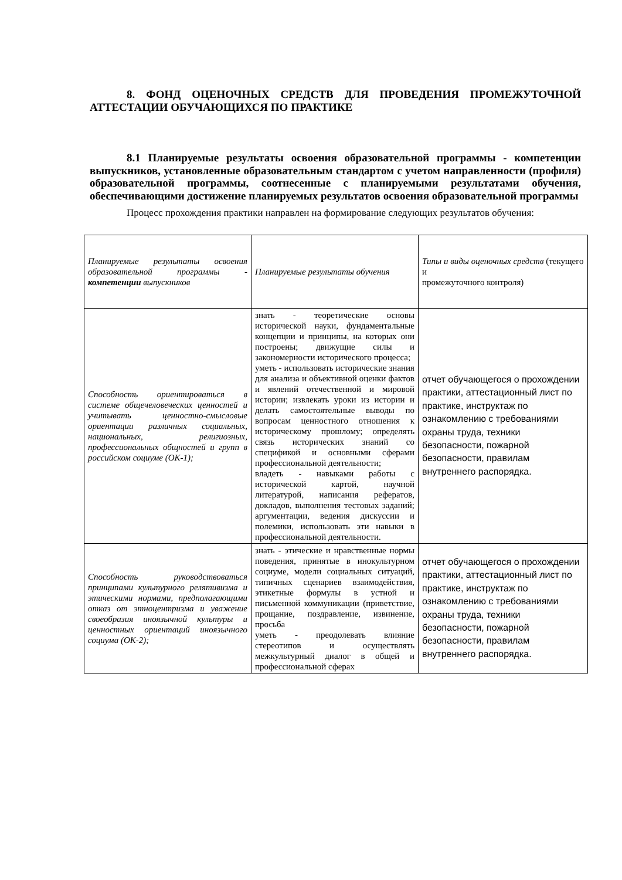8. ФОНД ОЦЕНОЧНЫХ СРЕДСТВ ДЛЯ ПРОВЕДЕНИЯ ПРОМЕЖУТОЧНОЙ АТТЕСТАЦИИ ОБУЧАЮЩИХСЯ ПО ПРАКТИКЕ
8.1 Планируемые результаты освоения образовательной программы - компетенции выпускников, установленные образовательным стандартом с учетом направленности (профиля) образовательной программы, соотнесенные с планируемыми результатами обучения, обеспечивающими достижение планируемых результатов освоения образовательной программы
Процесс прохождения практики направлен на формирование следующих результатов обучения:
| Планируемые результаты освоения образовательной программы - компетенции выпускников | Планируемые результаты обучения | Типы и виды оценочных средств (текущего и промежуточного контроля) |
| Способность ориентироваться в системе общечеловеческих ценностей и учитывать ценностно-смысловые ориентации различных социальных, национальных, религиозных, профессиональных общностей и групп в российском социуме (ОК-1); | знать - теоретические основы исторической науки, фундаментальные концепции и принципы, на которых они построены; движущие силы и закономерности исторического процесса; уметь - использовать исторические знания для анализа и объективной оценки фактов и явлений отечественной и мировой истории; извлекать уроки из истории и делать самостоятельные выводы по вопросам ценностного отношения к историческому прошлому; определять связь исторических знаний со спецификой и основными сферами профессиональной деятельности; владеть - навыками работы с исторической картой, научной литературой, написания рефератов, докладов, выполнения тестовых заданий; аргументации, ведения дискуссии и полемики, использовать эти навыки в профессиональной деятельности. | отчет обучающегося о прохождении практики, аттестационный лист по практике, инструктаж по ознакомлению с требованиями охраны труда, техники безопасности, пожарной безопасности, правилам внутреннего распорядка. |
| Способность руководствоваться принципами культурного релятивизма и этическими нормами, предполагающими отказ от этноцентризма и уважение своеобразия иноязычной культуры и ценностных ориентаций иноязычного социума (ОК-2); | знать - этические и нравственные нормы поведения, принятые в инокультурном социуме, модели социальных ситуаций, типичных сценариев взаимодействия, этикетные формулы в устной и письменной коммуникации (приветствие, прощание, поздравление, извинение, просьба уметь - преодолевать влияние стереотипов и осуществлять межкультурный диалог в общей и профессиональной сферах | отчет обучающегося о прохождении практики, аттестационный лист по практике, инструктаж по ознакомлению с требованиями охраны труда, техники безопасности, пожарной безопасности, правилам внутреннего распорядка. |